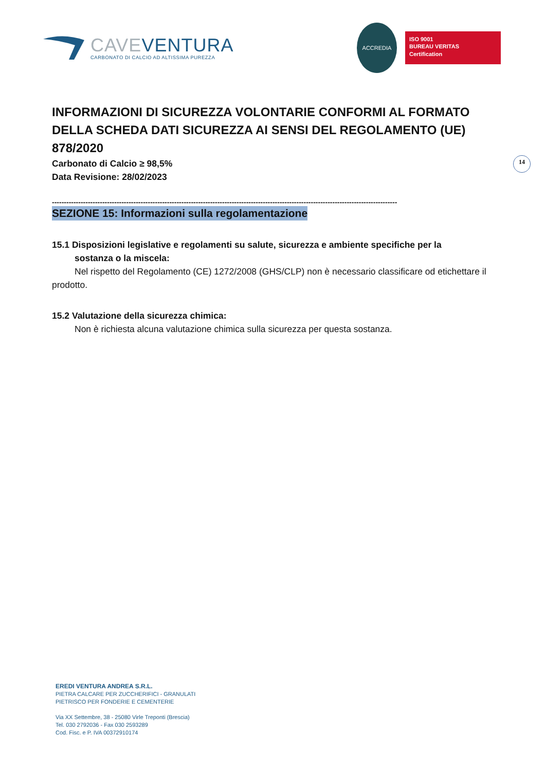CAVE VENTURA
CARBONATO DI CALCIO AD ALTISSIMA PUREZZA
ACCREDIA
ISO 9001
BUREAU VERITAS
Certification
14
INFORMAZIONI DI SICUREZZA VOLONTARIE CONFORMI AL FORMATO DELLA SCHEDA DATI SICUREZZA AI SENSI DEL REGOLAMENTO (UE) 878/2020
Carbonato di Calcio ≥ 98,5%
Data Revisione: 28/02/2023
------------------------------------------------------------------------------------------------------------------------------------------------
SEZIONE 15: Informazioni sulla regolamentazione
15.1 Disposizioni legislative e regolamenti su salute, sicurezza e ambiente specifiche per la
sostanza o la miscela:
Nel rispetto del Regolamento (CE) 1272/2008 (GHS/CLP) non è necessario classificare od etichettare il prodotto.
15.2 Valutazione della sicurezza chimica:
Non è richiesta alcuna valutazione chimica sulla sicurezza per questa sostanza.
EREDI VENTURA ANDREA S.R.L.
PIETRA CALCARE PER ZUCCHERIFICI - GRANULATI
PIETRISCO PER FONDERIE E CEMENTERIE
Via XX Settembre, 38 - 25080 Virle Treponti (Brescia)
Tel. 030 2792036 - Fax 030 2593289
Cod. Fisc. e P. IVA 00372910174